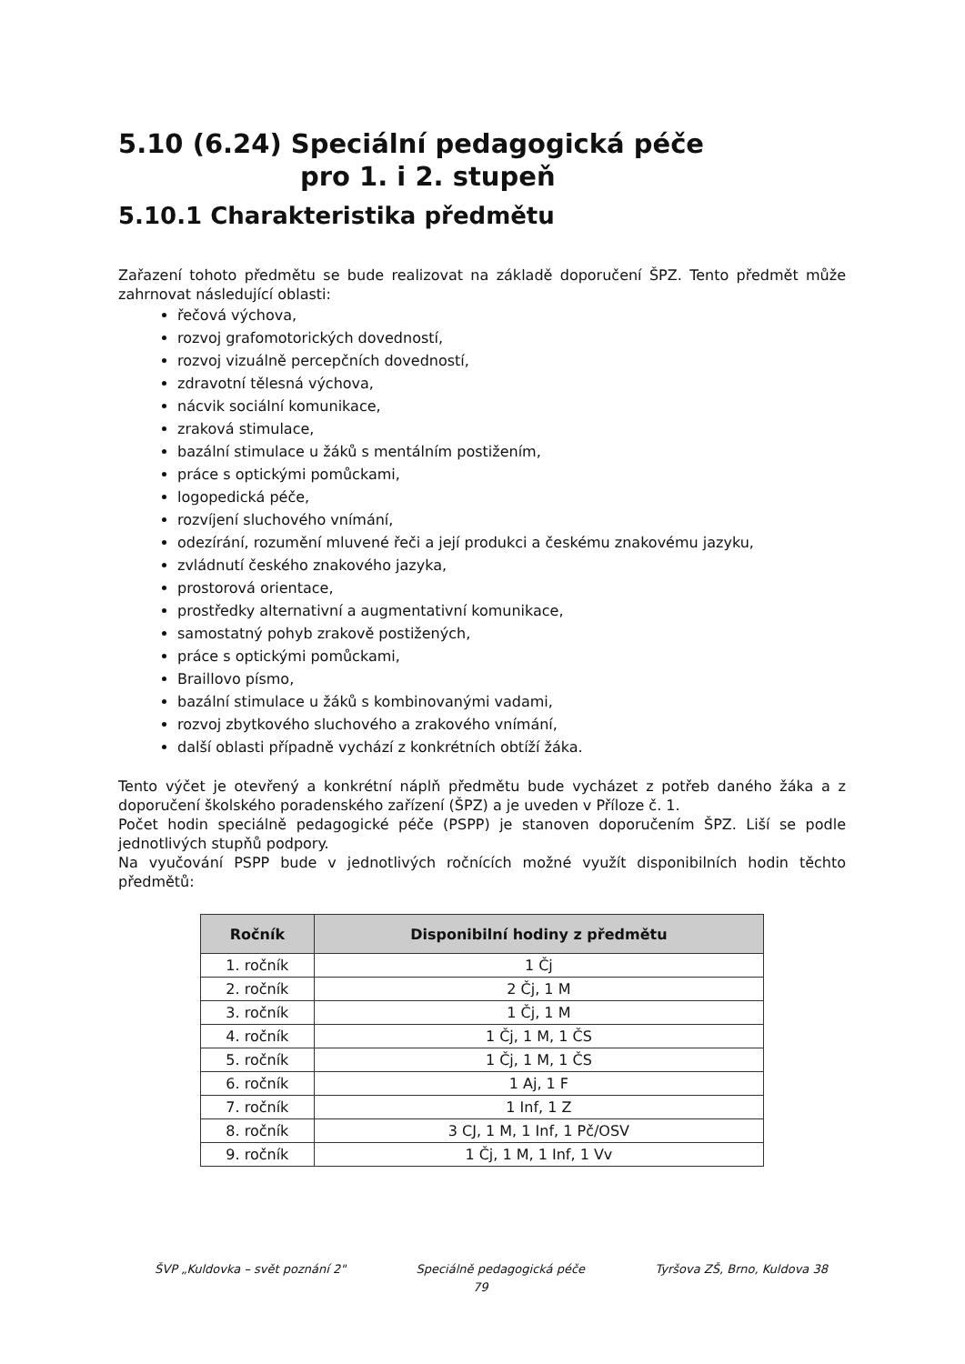5.10 (6.24) Speciální pedagogická péče
pro 1. i 2. stupeň
5.10.1 Charakteristika předmětu
Zařazení tohoto předmětu se bude realizovat na základě doporučení ŠPZ. Tento předmět může zahrnovat následující oblasti:
řečová výchova,
rozvoj grafomotorických dovedností,
rozvoj vizuálně percepčních dovedností,
zdravotní tělesná výchova,
nácvik sociální komunikace,
zraková stimulace,
bazální stimulace u žáků s mentálním postižením,
práce s optickými pomůckami,
logopedická péče,
rozvíjení sluchového vnímání,
odezírání, rozumění mluvené řeči a její produkci a českému znakovému jazyku,
zvládnutí českého znakového jazyka,
prostorová orientace,
prostředky alternativní a augmentativní komunikace,
samostatný pohyb zrakově postižených,
práce s optickými pomůckami,
Braillovo písmo,
bazální stimulace u žáků s kombinovanými vadami,
rozvoj zbytkového sluchového a zrakového vnímání,
další oblasti případně vychází z konkrétních obtíží žáka.
Tento výčet je otevřený a konkrétní náplň předmětu bude vycházet z potřeb daného žáka a z doporučení školského poradenského zařízení (ŠPZ) a je uveden v Příloze č. 1.
Počet hodin speciálně pedagogické péče (PSPP) je stanoven doporučením ŠPZ. Liší se podle jednotlivých stupňů podpory.
Na vyučování PSPP bude v jednotlivých ročnících možné využít disponibilních hodin těchto předmětů:
| Ročník | Disponibilní hodiny z předmětu |
| --- | --- |
| 1. ročník | 1 Čj |
| 2. ročník | 2 Čj, 1 M |
| 3. ročník | 1 Čj, 1 M |
| 4. ročník | 1 Čj, 1 M, 1 ČS |
| 5. ročník | 1 Čj, 1 M, 1 ČS |
| 6. ročník | 1 Aj, 1 F |
| 7. ročník | 1 Inf, 1 Z |
| 8. ročník | 3 CJ, 1 M, 1 Inf, 1 Pč/OSV |
| 9. ročník | 1 Čj, 1 M, 1 Inf, 1 Vv |
ŠVP „Kuldovka – svět poznání 2" Speciálně pedagogická péče Tyršova ZŠ, Brno, Kuldova 38
79